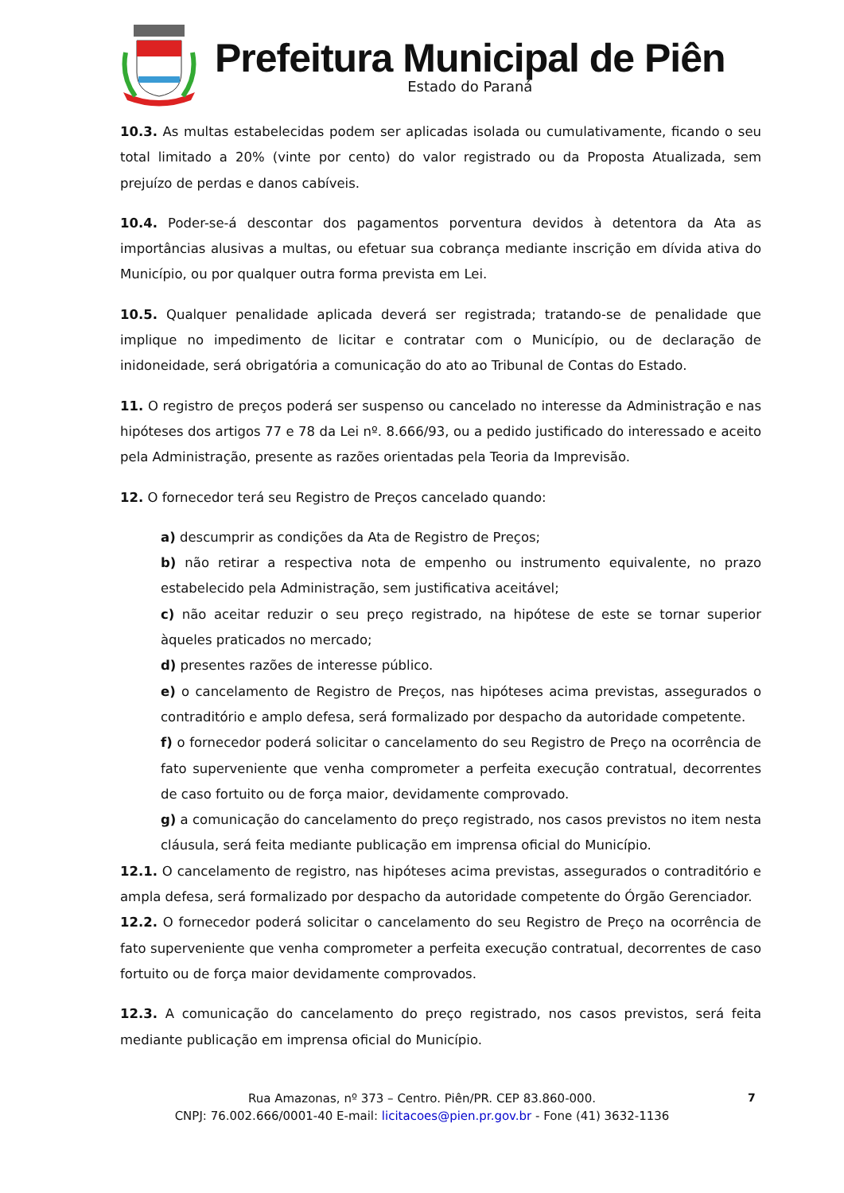Prefeitura Municipal de Piên
Estado do Paraná
10.3. As multas estabelecidas podem ser aplicadas isolada ou cumulativamente, ficando o seu total limitado a 20% (vinte por cento) do valor registrado ou da Proposta Atualizada, sem prejuízo de perdas e danos cabíveis.
10.4. Poder-se-á descontar dos pagamentos porventura devidos à detentora da Ata as importâncias alusivas a multas, ou efetuar sua cobrança mediante inscrição em dívida ativa do Município, ou por qualquer outra forma prevista em Lei.
10.5. Qualquer penalidade aplicada deverá ser registrada; tratando-se de penalidade que implique no impedimento de licitar e contratar com o Município, ou de declaração de inidoneidade, será obrigatória a comunicação do ato ao Tribunal de Contas do Estado.
11. O registro de preços poderá ser suspenso ou cancelado no interesse da Administração e nas hipóteses dos artigos 77 e 78 da Lei nº. 8.666/93, ou a pedido justificado do interessado e aceito pela Administração, presente as razões orientadas pela Teoria da Imprevisão.
12. O fornecedor terá seu Registro de Preços cancelado quando:
a) descumprir as condições da Ata de Registro de Preços;
b) não retirar a respectiva nota de empenho ou instrumento equivalente, no prazo estabelecido pela Administração, sem justificativa aceitável;
c) não aceitar reduzir o seu preço registrado, na hipótese de este se tornar superior àqueles praticados no mercado;
d) presentes razões de interesse público.
e) o cancelamento de Registro de Preços, nas hipóteses acima previstas, assegurados o contraditório e amplo defesa, será formalizado por despacho da autoridade competente.
f) o fornecedor poderá solicitar o cancelamento do seu Registro de Preço na ocorrência de fato superveniente que venha comprometer a perfeita execução contratual, decorrentes de caso fortuito ou de força maior, devidamente comprovado.
g) a comunicação do cancelamento do preço registrado, nos casos previstos no item nesta cláusula, será feita mediante publicação em imprensa oficial do Município.
12.1. O cancelamento de registro, nas hipóteses acima previstas, assegurados o contraditório e ampla defesa, será formalizado por despacho da autoridade competente do Órgão Gerenciador.
12.2. O fornecedor poderá solicitar o cancelamento do seu Registro de Preço na ocorrência de fato superveniente que venha comprometer a perfeita execução contratual, decorrentes de caso fortuito ou de força maior devidamente comprovados.
12.3. A comunicação do cancelamento do preço registrado, nos casos previstos, será feita mediante publicação em imprensa oficial do Município.
Rua Amazonas, nº 373 – Centro. Piên/PR. CEP 83.860-000.
CNPJ: 76.002.666/0001-40 E-mail: licitacoes@pien.pr.gov.br - Fone (41) 3632-1136
7